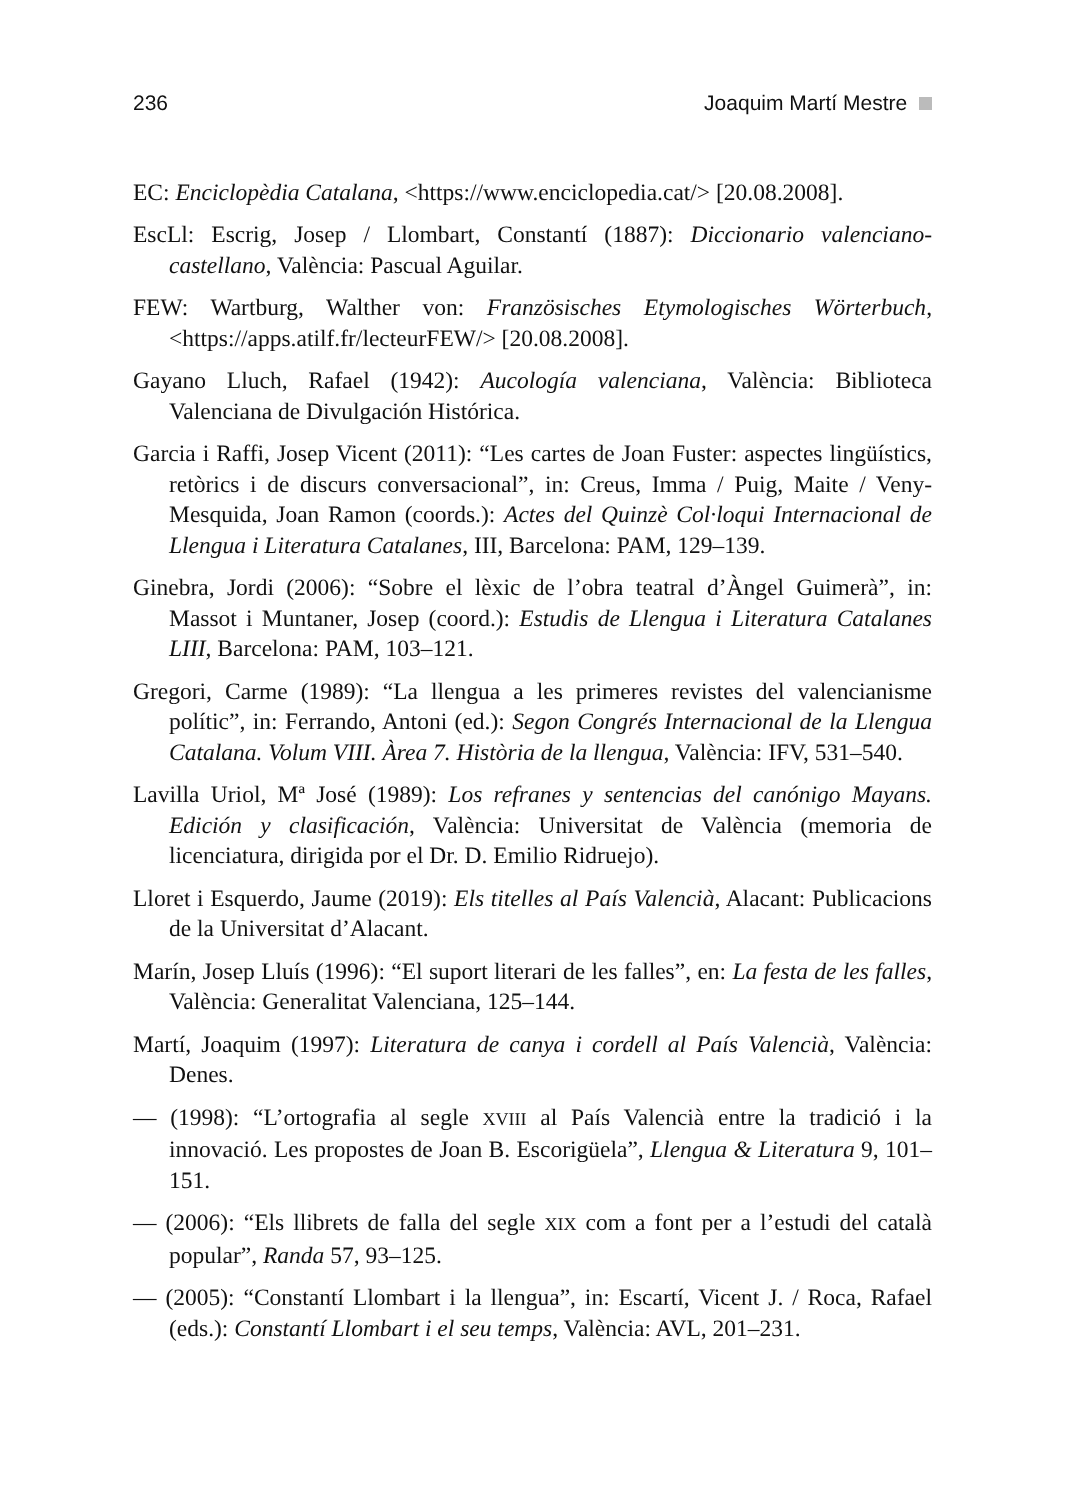236 Joaquim Martí Mestre
EC: Enciclopèdia Catalana, <https://www.enciclopedia.cat/> [20.08.2008].
EscLl: Escrig, Josep / Llombart, Constantí (1887): Diccionario valenciano-castellano, València: Pascual Aguilar.
FEW: Wartburg, Walther von: Französisches Etymologisches Wörterbuch, <https://apps.atilf.fr/lecteurFEW/> [20.08.2008].
Gayano Lluch, Rafael (1942): Aucología valenciana, València: Biblioteca Valenciana de Divulgación Histórica.
Garcia i Raffi, Josep Vicent (2011): “Les cartes de Joan Fuster: aspectes lingüístics, retòrics i de discurs conversacional”, in: Creus, Imma / Puig, Maite / Veny-Mesquida, Joan Ramon (coords.): Actes del Quinzè Col·loqui Internacional de Llengua i Literatura Catalanes, III, Barcelona: PAM, 129–139.
Ginebra, Jordi (2006): “Sobre el lèxic de l’obra teatral d’Àngel Guimerà”, in: Massot i Muntaner, Josep (coord.): Estudis de Llengua i Literatura Catalanes LIII, Barcelona: PAM, 103–121.
Gregori, Carme (1989): “La llengua a les primeres revistes del valencianisme polític”, in: Ferrando, Antoni (ed.): Segon Congrés Internacional de la Llengua Catalana. Volum VIII. Àrea 7. Història de la llengua, València: IFV, 531–540.
Lavilla Uriol, Mª José (1989): Los refranes y sentencias del canónigo Mayans. Edición y clasificación, València: Universitat de València (memoria de licenciatura, dirigida por el Dr. D. Emilio Ridruejo).
Lloret i Esquerdo, Jaume (2019): Els titelles al País Valencià, Alacant: Publicacions de la Universitat d’Alacant.
Marín, Josep Lluís (1996): “El suport literari de les falles”, en: La festa de les falles, València: Generalitat Valenciana, 125–144.
Martí, Joaquim (1997): Literatura de canya i cordell al País Valencià, València: Denes.
— (1998): “L’ortografia al segle XVIII al País Valencià entre la tradició i la innovació. Les propostes de Joan B. Escorigüela”, Llengua & Literatura 9, 101–151.
— (2006): “Els llibrets de falla del segle XIX com a font per a l’estudi del català popular”, Randa 57, 93–125.
— (2005): “Constantí Llombart i la llengua”, in: Escartí, Vicent J. / Roca, Rafael (eds.): Constantí Llombart i el seu temps, València: AVL, 201–231.